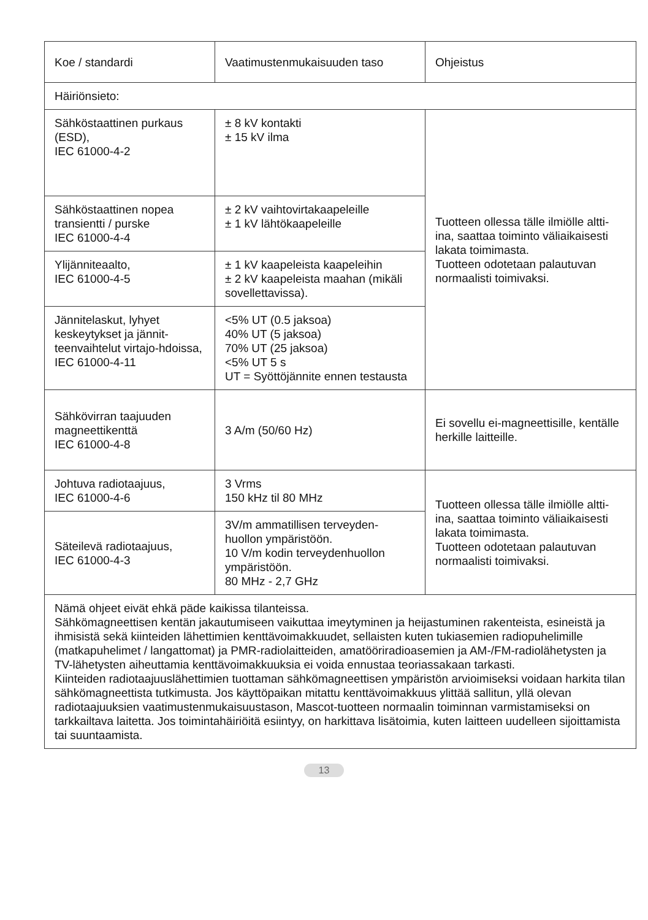| Koe / standardi | Vaatimustenmukaisuuden taso | Ohjeistus |
| Häiriönsieto: | | |
| Sähköstaattinen purkaus (ESD), IEC 61000-4-2 | ± 8 kV kontakti ± 15 kV ilma | Tuotteen ollessa tälle ilmiölle altti-ina, saattaa toiminto väliaikaisesti lakata toimimasta. Tuotteen odotetaan palautuvan normaalisti toimivaksi. |
| Sähköstaattinen nopea transientti / purske IEC 61000-4-4 | ± 2 kV vaihtovirtakaapeleille ± 1 kV lähtökaapeleille | |
| Ylijänniteaalto, IEC 61000-4-5 | ± 1 kV kaapeleista kaapeleihin ± 2 kV kaapeleista maahan (mikäli sovellettavissa). | |
| Jännitelaskut, lyhyet keskeytykset ja jännit-teenvaihtelut virtajo-hdoissa, IEC 61000-4-11 | <5% UT (0.5 jaksoa) 40% UT (5 jaksoa) 70% UT (25 jaksoa) <5% UT 5 s UT = Syöttöjännite ennen testausta | |
| Sähkövirran taajuuden magneettikenttä IEC 61000-4-8 | 3 A/m (50/60 Hz) | Ei sovellu ei-magneettisille, kentälle herkille laitteille. |
| Johtuva radiotaajuus, IEC 61000-4-6 | 3 Vrms 150 kHz til 80 MHz | Tuotteen ollessa tälle ilmiölle altti-ina, saattaa toiminto väliaikaisesti lakata toimimasta. Tuotteen odotetaan palautuvan normaalisti toimivaksi. |
| Säteilevä radiotaajuus, IEC 61000-4-3 | 3V/m ammatillisen terveyden-huollon ympäristöön. 10 V/m kodin terveydenhuollon ympäristöön. 80 MHz - 2,7 GHz | |
| Nämä ohjeet eivät ehkä päde kaikissa tilanteissa. Sähkömagneettisen kentän jakautumiseen vaikuttaa imeytyminen ja heijastuminen rakenteista, esineistä ja ihmisistä sekä kiinteiden lähettimien kenttävoimakkuudet, sellaisten kuten tukiasemien radiopuhelimille (matkapuhelimet / langattomat) ja PMR-radiolaitteiden, amatööriradioasemien ja AM-/FM-radiolähetysten ja TV-lähetysten aiheuttamia kenttävoimakkuuksia ei voida ennustaa teoriassakaan tarkasti. Kiinteiden radiotaajuuslähettimien tuottaman sähkömagneettisen ympäristön arvioimiseksi voidaan harkita tilan sähkömagneettista tutkimusta. Jos käyttöpaikan mitattu kenttävoimakkuus ylittää sallitun, yllä olevan radiotaajuuksien vaatimustenmukaisuustason, Mascot-tuotteen normaalin toiminnan varmistamiseksi on tarkkailtava laitetta. Jos toimintahäiriöitä esiintyy, on harkittava lisätoimia, kuten laitteen uudelleen sijoittamista tai suuntaamista. | | |
13